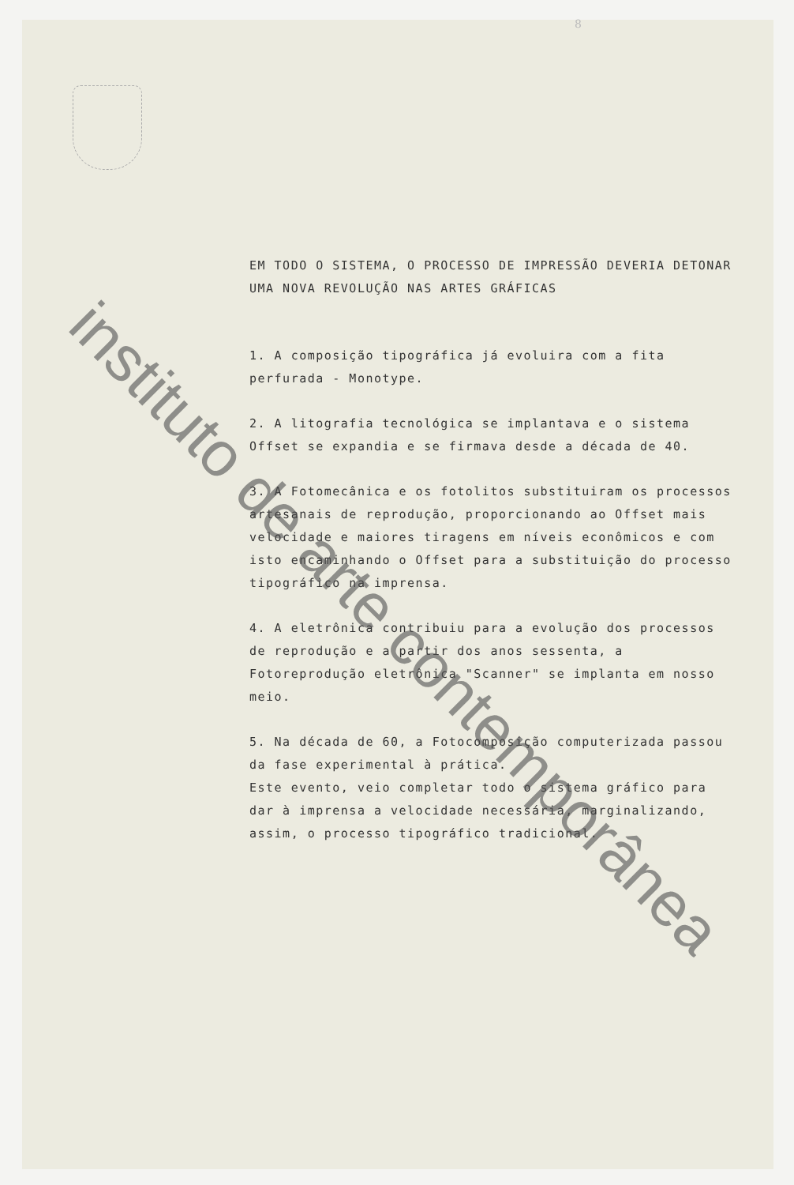8
EM TODO O SISTEMA, O PROCESSO DE IMPRESSÃO DEVERIA DETONAR UMA NOVA REVOLUÇÃO NAS ARTES GRÁFICAS
1. A composição tipográfica já evoluira com a fita perfurada - Monotype.
2. A litografia tecnológica se implantava e o sistema Offset se expandia e se firmava desde a década de 40.
3. A Fotomecânica e os fotolitos substituiram os processos artesanais de reprodução, proporcionando ao Offset mais velocidade e maiores tiragens em níveis econômicos e com isto encaminhando o Offset para a substituição do processo tipográfico na imprensa.
4. A eletrônica contribuiu para a evolução dos processos de reprodução e a partir dos anos sessenta, a Fotoreprodução eletrônica "Scanner" se implanta em nosso meio.
5. Na década de 60, a Fotocomposição computerizada passou da fase experimental à prática.
Este evento, veio completar todo o sistema gráfico para dar à imprensa a velocidade necessária, marginalizando, assim, o processo tipográfico tradicional.
instituto de arte contemporânea